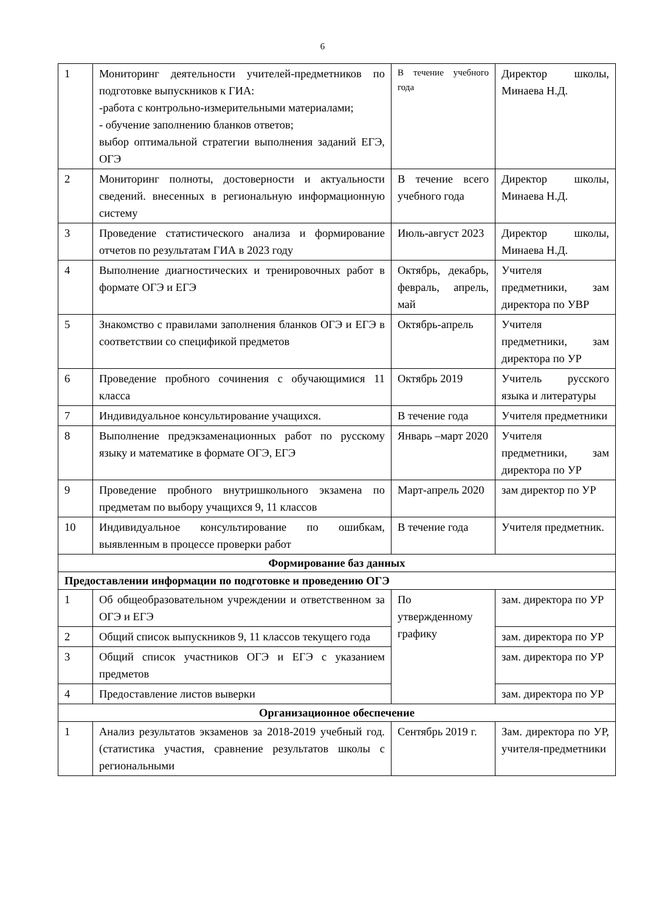6
| 1 | Мониторинг деятельности учителей-предметников по подготовке выпускников к ГИА: -работа с контрольно-измерительными материалами; - обучение заполнению бланков ответов; выбор оптимальной стратегии выполнения заданий ЕГЭ, ОГЭ | В течение учебного года | Директор школы, Минаева Н.Д. |
| 2 | Мониторинг полноты, достоверности и актуальности сведений. внесенных в региональную информационную систему | В течение всего учебного года | Директор школы, Минаева Н.Д. |
| 3 | Проведение статистического анализа и формирование отчетов по результатам ГИА в 2023 году | Июль-август 2023 | Директор школы, Минаева Н.Д. |
| 4 | Выполнение диагностических и тренировочных работ в формате ОГЭ и ЕГЭ | Октябрь, декабрь, февраль, апрель, май | Учителя предметники, зам директора по УВР |
| 5 | Знакомство с правилами заполнения бланков ОГЭ и ЕГЭ в соответствии со спецификой предметов | Октябрь-апрель | Учителя предметники, зам директора по УР |
| 6 | Проведение пробного сочинения с обучающимися 11 класса | Октябрь 2019 | Учитель русского языка и литературы |
| 7 | Индивидуальное консультирование учащихся. | В течение года | Учителя предметники |
| 8 | Выполнение предэкзаменационных работ по русскому языку и математике в формате ОГЭ, ЕГЭ | Январь –март 2020 | Учителя предметники, зам директора по УР |
| 9 | Проведение пробного внутришкольного экзамена по предметам по выбору учащихся 9, 11 классов | Март-апрель 2020 | зам директор по УР |
| 10 | Индивидуальное консультирование по ошибкам, выявленным в процессе проверки работ | В течение года | Учителя предметник. |
| Формирование баз данных | | | |
| Предоставлении информации по подготовке и проведению ОГЭ | | | |
| 1 | Об общеобразовательном учреждении и ответственном за ОГЭ и ЕГЭ | По утвержденному графику | зам. директора по УР |
| 2 | Общий список выпускников 9, 11 классов текущего года | | зам. директора по УР |
| 3 | Общий список участников ОГЭ и ЕГЭ с указанием предметов | | зам. директора по УР |
| 4 | Предоставление листов выверки | | зам. директора по УР |
| Организационное обеспечение | | | |
| 1 | Анализ результатов экзаменов за 2018-2019 учебный год. (статистика участия, сравнение результатов школы с региональными | Сентябрь 2019 г. | Зам. директора по УР, учителя-предметники |